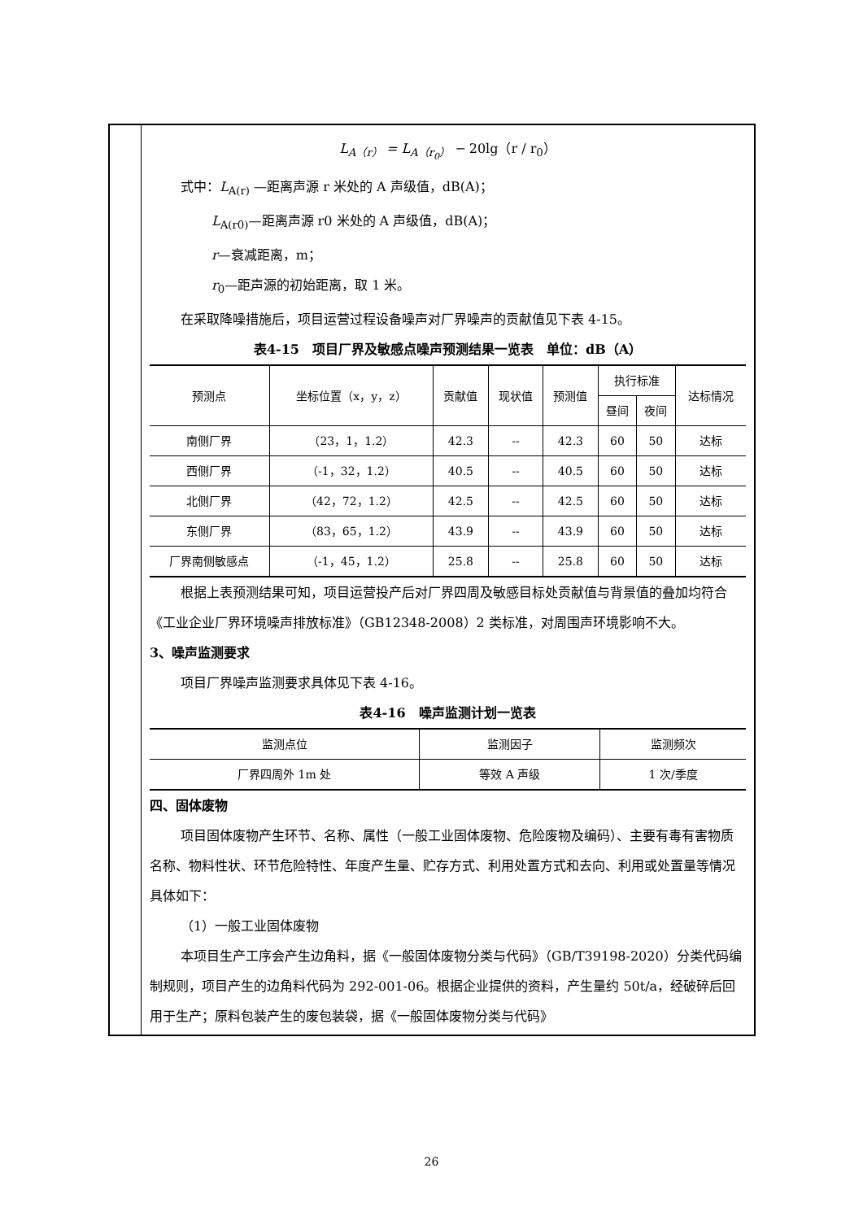L<sub>A（r）</sub> = L<sub>A（r<sub>0</sub>）</sub> − 20lg（r / r<sub>0</sub>）
式中：L<sub>A(r)</sub> —距离声源 r 米处的 A 声级值，dB(A)；
L<sub>A(r0)</sub>—距离声源 r0 米处的 A 声级值，dB(A)；
r—衰减距离，m；
r<sub>0</sub>—距声源的初始距离，取 1 米。
在采取降噪措施后，项目运营过程设备噪声对厂界噪声的贡献值见下表 4-15。
表4-15　项目厂界及敏感点噪声预测结果一览表　单位：dB（A）
| 预测点 | 坐标位置（x，y，z） | 贡献值 | 现状值 | 预测值 | 执行标准 | | 达标情况 |
| --- | --- | --- | --- | --- | --- | --- | --- |
| | | | | | 昼间 | 夜间 | |
| 南侧厂界 | （23，1，1.2） | 42.3 | -- | 42.3 | 60 | 50 | 达标 |
| 西侧厂界 | （-1，32，1.2） | 40.5 | -- | 40.5 | 60 | 50 | 达标 |
| 北侧厂界 | （42，72，1.2） | 42.5 | -- | 42.5 | 60 | 50 | 达标 |
| 东侧厂界 | （83，65，1.2） | 43.9 | -- | 43.9 | 60 | 50 | 达标 |
| 厂界南侧敏感点 | （-1，45，1.2） | 25.8 | -- | 25.8 | 60 | 50 | 达标 |
根据上表预测结果可知，项目运营投产后对厂界四周及敏感目标处贡献值与背景值的叠加均符合《工业企业厂界环境噪声排放标准》（GB12348-2008）2 类标准，对周围声环境影响不大。
3、噪声监测要求
项目厂界噪声监测要求具体见下表 4-16。
表4-16　噪声监测计划一览表
| 监测点位 | 监测因子 | 监测频次 |
| --- | --- | --- |
| 厂界四周外 1m 处 | 等效 A 声级 | 1 次/季度 |
四、固体废物
项目固体废物产生环节、名称、属性（一般工业固体废物、危险废物及编码）、主要有毒有害物质名称、物料性状、环节危险特性、年度产生量、贮存方式、利用处置方式和去向、利用或处置量等情况具体如下：
（1）一般工业固体废物
本项目生产工序会产生边角料，据《一般固体废物分类与代码》（GB/T39198-2020）分类代码编制规则，项目产生的边角料代码为 292-001-06。根据企业提供的资料，产生量约 50t/a，经破碎后回用于生产；原料包装产生的废包装袋，据《一般固体废物分类与代码》
26